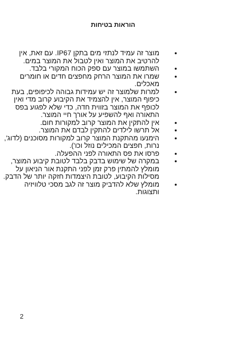הוראות בטיחות
מוצר זה עמיד לנתזי מים בתקן IP67. עם זאת, אין להרטיב את המוצר ואין לטבול את המוצר במים.
השתמשו במוצר עם ספק הכוח המקורי בלבד.
שמרו את המוצר הרחק מחפצים חדים או חומרים מאכלים.
למרות שלמוצר זה יש עמידות גבוהה לכיפופים, בעת כיפוף המוצר, אין להצמיד את הקיבוע קרוב מדי ואין לכופף את המוצר בזווית חדה, כדי שלא לפגוע בפס התאורה ואף להשפיע על אורך חיי המוצר.
אין להתקין את המוצר קרוב למקורות חום.
אל תרשו לילדים להתקין לבדם את המוצר.
הימנעו מהתקנת המוצר קרוב למקורות מסוכנים (לדוג', נרות, חפצים המכילים נוזל וכו').
פרסו את פס התאורה לפני ההפעלה.
במקרה של שימוש בדבק בלבד לטובת קיבוע המוצר, מומלץ להמתין פרק זמן לפני התקנת אור הניאון על מסילות הקיבוע, לטובת היצמדות חזקה יותר של הדבק.
מומלץ שלא להדביק מוצר זה לגב מסכי טלוויזיה ותצוגות.
2